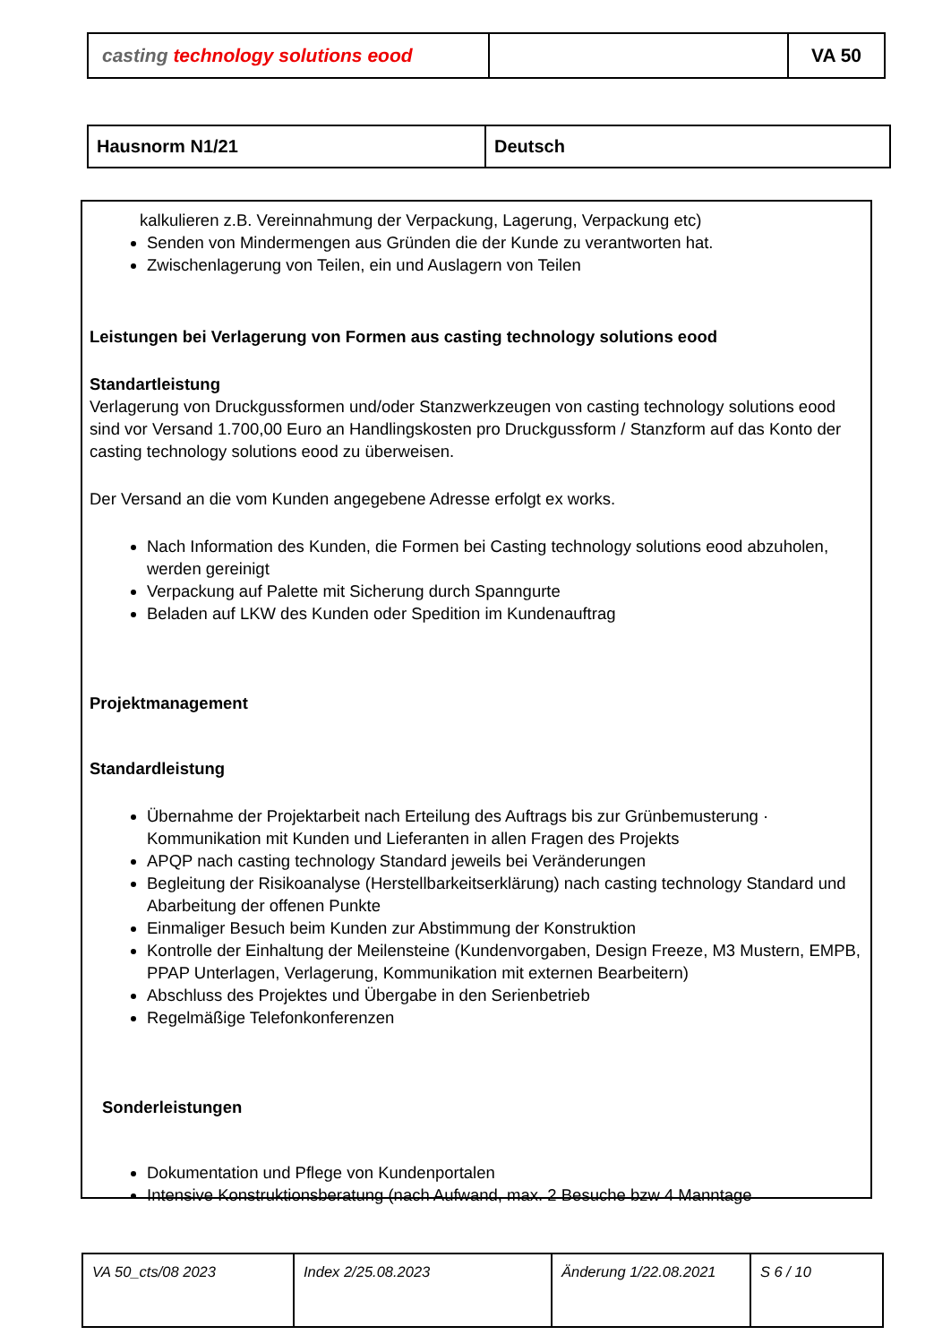| casting technology solutions eood | | VA 50 |
| Hausnorm N1/21 | Deutsch |
kalkulieren z.B. Vereinnahmung der Verpackung, Lagerung, Verpackung etc)
Senden von Mindermengen aus Gründen die der Kunde zu verantworten hat.
Zwischenlagerung von Teilen, ein und Auslagern von Teilen
Leistungen bei Verlagerung von Formen aus casting technology solutions eood
Standartleistung
Verlagerung von Druckgussformen und/oder Stanzwerkzeugen von casting technology solutions eood sind vor Versand 1.700,00 Euro an Handlingskosten pro Druckgussform / Stanzform auf das Konto der casting technology solutions eood zu überweisen.
Der Versand an die vom Kunden angegebene Adresse erfolgt ex works.
Nach Information des Kunden, die Formen bei Casting technology solutions eood abzuholen, werden gereinigt
Verpackung auf Palette mit Sicherung durch Spanngurte
Beladen auf LKW des Kunden oder Spedition im Kundenauftrag
Projektmanagement
Standardleistung
Übernahme der Projektarbeit nach Erteilung des Auftrags bis zur Grünbemusterung · Kommunikation mit Kunden und Lieferanten in allen Fragen des Projekts
APQP nach casting technology Standard jeweils bei Veränderungen
Begleitung der Risikoanalyse (Herstellbarkeitserklärung) nach casting technology Standard und Abarbeitung der offenen Punkte
Einmaliger Besuch beim Kunden zur Abstimmung der Konstruktion
Kontrolle der Einhaltung der Meilensteine (Kundenvorgaben, Design Freeze, M3 Mustern, EMPB, PPAP Unterlagen, Verlagerung, Kommunikation mit externen Bearbeitern)
Abschluss des Projektes und Übergabe in den Serienbetrieb
Regelmäßige Telefonkonferenzen
Sonderleistungen
Dokumentation und Pflege von Kundenportalen
Intensive Konstruktionsberatung (nach Aufwand, max. 2 Besuche bzw 4 Manntage
| VA 50_cts/08 2023 | Index 2/25.08.2023 | Änderung 1/22.08.2021 | S 6 / 10 |